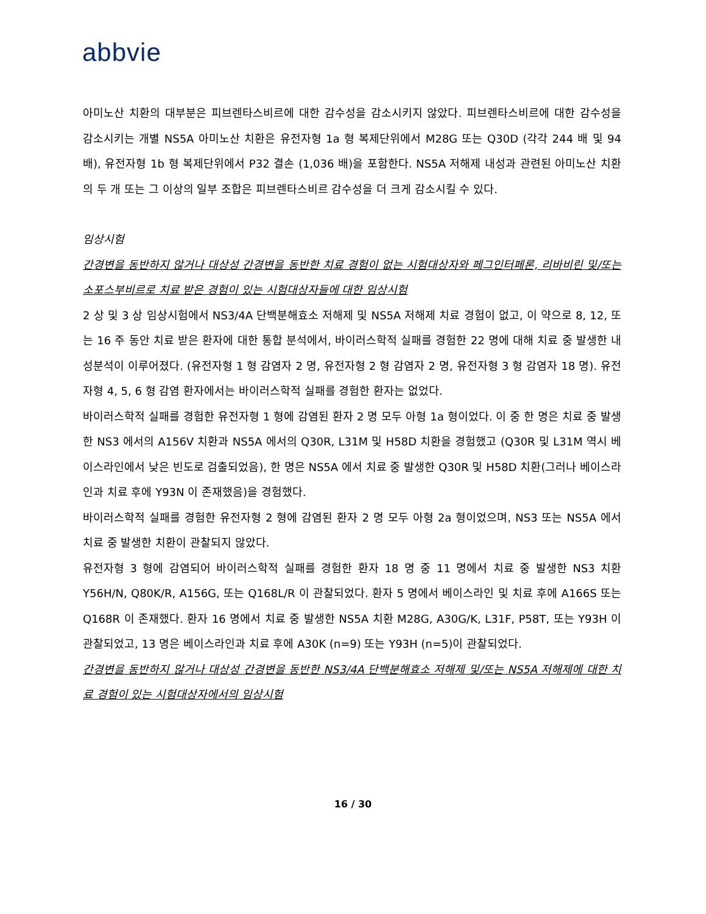abbvie
아미노산 치환의 대부분은 피브렌타스비르에 대한 감수성을 감소시키지 않았다. 피브렌타스비르에 대한 감수성을 감소시키는 개별 NS5A 아미노산 치환은 유전자형 1a 형 복제단위에서 M28G 또는 Q30D (각각 244 배 및 94 배), 유전자형 1b 형 복제단위에서 P32 결손 (1,036 배)을 포함한다. NS5A 저해제 내성과 관련된 아미노산 치환의 두 개 또는 그 이상의 일부 조합은 피브렌타스비르 감수성을 더 크게 감소시킬 수 있다.
임상시험
간경변을 동반하지 않거나 대상성 간경변을 동반한 치료 경험이 없는 시험대상자와 페그인터페론, 리바비린 및/또는 소포스부비르로 치료 받은 경험이 있는 시험대상자들에 대한 임상시험
2 상 및 3 상 임상시험에서 NS3/4A 단백분해효소 저해제 및 NS5A 저해제 치료 경험이 없고, 이 약으로 8, 12, 또는 16 주 동안 치료 받은 환자에 대한 통합 분석에서, 바이러스학적 실패를 경험한 22 명에 대해 치료 중 발생한 내성분석이 이루어졌다. (유전자형 1 형 감염자 2 명, 유전자형 2 형 감염자 2 명, 유전자형 3 형 감염자 18 명). 유전자형 4, 5, 6 형 감염 환자에서는 바이러스학적 실패를 경험한 환자는 없었다.
바이러스학적 실패를 경험한 유전자형 1 형에 감염된 환자 2 명 모두 아형 1a 형이었다. 이 중 한 명은 치료 중 발생한 NS3 에서의 A156V 치환과 NS5A 에서의 Q30R, L31M 및 H58D 치환을 경험했고 (Q30R 및 L31M 역시 베이스라인에서 낮은 빈도로 검출되었음), 한 명은 NS5A 에서 치료 중 발생한 Q30R 및 H58D 치환(그러나 베이스라인과 치료 후에 Y93N 이 존재했음)을 경험했다.
바이러스학적 실패를 경험한 유전자형 2 형에 감염된 환자 2 명 모두 아형 2a 형이었으며, NS3 또는 NS5A 에서 치료 중 발생한 치환이 관찰되지 않았다.
유전자형 3 형에 감염되어 바이러스학적 실패를 경험한 환자 18 명 중 11 명에서 치료 중 발생한 NS3 치환 Y56H/N, Q80K/R, A156G, 또는 Q168L/R 이 관찰되었다. 환자 5 명에서 베이스라인 및 치료 후에 A166S 또는 Q168R 이 존재했다. 환자 16 명에서 치료 중 발생한 NS5A 치환 M28G, A30G/K, L31F, P58T, 또는 Y93H 이 관찰되었고, 13 명은 베이스라인과 치료 후에 A30K (n=9) 또는 Y93H (n=5)이 관찰되었다.
간경변을 동반하지 않거나 대상성 간경변을 동반한 NS3/4A 단백분해효소 저해제 및/또는 NS5A 저해제에 대한 치료 경험이 있는 시험대상자에서의 임상시험
16 / 30